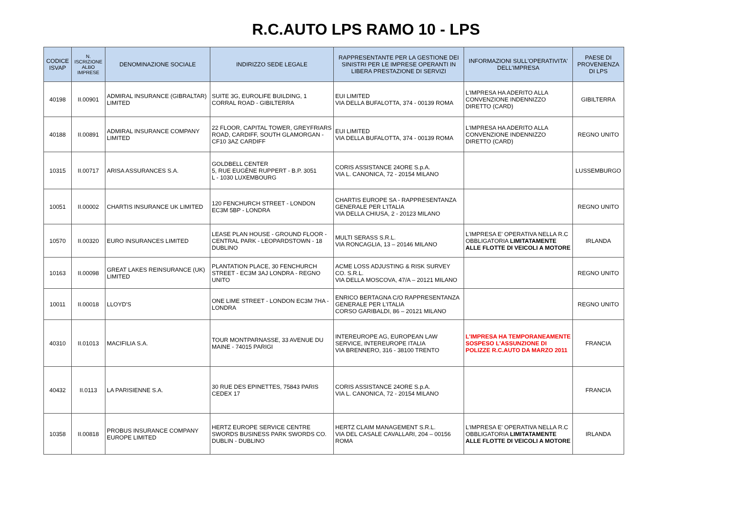R.C.AUTO LPS RAMO 10 - LPS
| CODICE ISVAP | N. ISCRIZIONE ALBO IMPRESE | DENOMINAZIONE SOCIALE | INDIRIZZO SEDE LEGALE | RAPPRESENTANTE PER LA GESTIONE DEI SINISTRI PER LE IMPRESE OPERANTI IN LIBERA PRESTAZIONE DI SERVIZI | INFORMAZIONI SULL'OPERATIVITA' DELL'IMPRESA | PAESE DI PROVENIENZA DI LPS |
| --- | --- | --- | --- | --- | --- | --- |
| 40198 | II.00901 | ADMIRAL INSURANCE (GIBRALTAR) LIMITED | SUITE 3G, EUROLIFE BUILDING, 1 CORRAL ROAD - GIBILTERRA | EUI LIMITED VIA DELLA BUFALOTTA, 374 - 00139 ROMA | L'IMPRESA HA ADERITO ALLA CONVENZIONE INDENNIZZO DIRETTO (CARD) | GIBILTERRA |
| 40188 | II.00891 | ADMIRAL INSURANCE COMPANY LIMITED | 22 FLOOR, CAPITAL TOWER, GREYFRIARS ROAD, CARDIFF, SOUTH GLAMORGAN - CF10 3AZ CARDIFF | EUI LIMITED VIA DELLA BUFALOTTA, 374 - 00139 ROMA | L'IMPRESA HA ADERITO ALLA CONVENZIONE INDENNIZZO DIRETTO (CARD) | REGNO UNITO |
| 10315 | II.00717 | ARISA ASSURANCES S.A. | GOLDBELL CENTER 5, RUE EUGÈNE RUPPERT - B.P. 3051 L - 1030 LUXEMBOURG | CORIS ASSISTANCE 24ORE S.p.A. VIA L. CANONICA, 72 - 20154 MILANO | | LUSSEMBURGO |
| 10051 | II.00002 | CHARTIS INSURANCE UK LIMITED | 120 FENCHURCH STREET - LONDON EC3M 5BP - LONDRA | CHARTIS EUROPE SA - RAPPRESENTANZA GENERALE PER L'ITALIA VIA DELLA CHIUSA, 2 - 20123 MILANO | | REGNO UNITO |
| 10570 | II.00320 | EURO INSURANCES LIMITED | LEASE PLAN HOUSE - GROUND FLOOR - CENTRAL PARK - LEOPARDSTOWN - 18 DUBLINO | MULTI SERASS S.R.L. VIA RONCAGLIA, 13 – 20146 MILANO | L'IMPRESA E' OPERATIVA NELLA R.C OBBLIGATORIA LIMITATAMENTE ALLE FLOTTE DI VEICOLI A MOTORE | IRLANDA |
| 10163 | II.00098 | GREAT LAKES REINSURANCE (UK) LIMITED | PLANTATION PLACE, 30 FENCHURCH STREET - EC3M 3AJ LONDRA - REGNO UNITO | ACME LOSS ADJUSTING & RISK SURVEY CO. S.R.L. VIA DELLA MOSCOVA, 47/A – 20121 MILANO | | REGNO UNITO |
| 10011 | II.00018 | LLOYD'S | ONE LIME STREET - LONDON EC3M 7HA - LONDRA | ENRICO BERTAGNA C/O RAPPRESENTANZA GENERALE PER L'ITALIA CORSO GARIBALDI, 86 – 20121 MILANO | | REGNO UNITO |
| 40310 | II.01013 | MACIFILIA S.A. | TOUR MONTPARNASSE, 33 AVENUE DU MAINE - 74015 PARIGI | INTEREUROPE AG, EUROPEAN LAW SERVICE, INTEREUROPE ITALIA VIA BRENNERO, 316 - 38100 TRENTO | L'IMPRESA HA TEMPORANEAMENTE SOSPESO L'ASSUNZIONE DI POLIZZE R.C.AUTO DA MARZO 2011 | FRANCIA |
| 40432 | II.0113 | LA PARISIENNE S.A. | 30 RUE DES EPINETTES, 75843 PARIS CEDEX 17 | CORIS ASSISTANCE 24ORE S.p.A. VIA L. CANONICA, 72 - 20154 MILANO | | FRANCIA |
| 10358 | II.00818 | PROBUS INSURANCE COMPANY EUROPE LIMITED | HERTZ EUROPE SERVICE CENTRE SWORDS BUSINESS PARK SWORDS CO. DUBLIN - DUBLINO | HERTZ CLAIM MANAGEMENT S.R.L. VIA DEL CASALE CAVALLARI, 204 – 00156 ROMA | L'IMPRESA E' OPERATIVA NELLA R.C OBBLIGATORIA LIMITATAMENTE ALLE FLOTTE DI VEICOLI A MOTORE | IRLANDA |